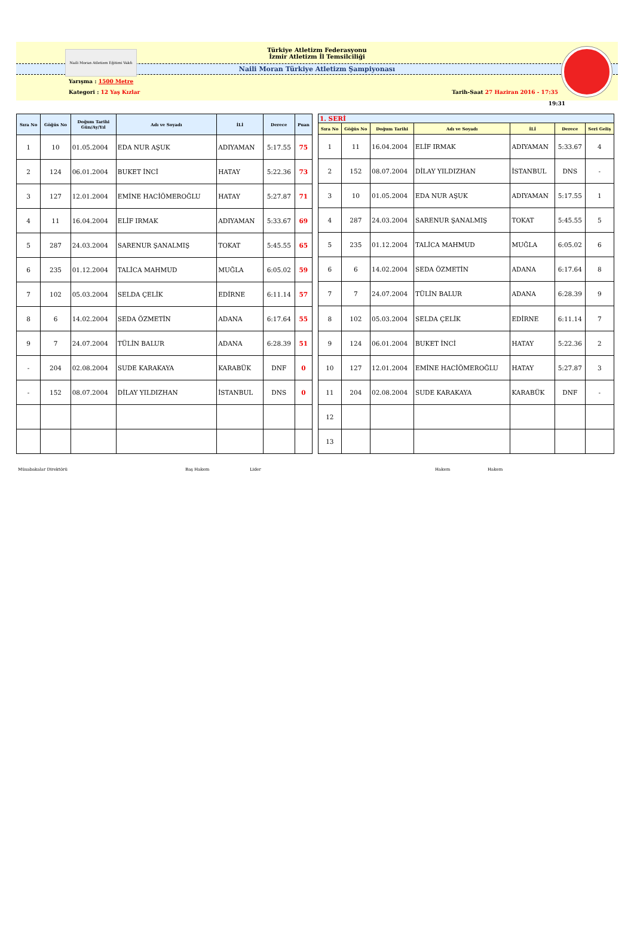Naili Moran Atletizm Eğitimi Vakfı
Türkiye Atletizm Federasyonu
İzmir Atletizm İl Temsilciliği
Naili Moran Türkiye Atletizm Şampiyonası
Yarışma : 1500 Metre
Kategori : 12 Yaş Kızlar Tarih-Saat 27 Haziran 2016 - 17:35
19:31
| Sıra No | Göğüs No | Doğum Tarihi Gün/Ay/Yıl | Adı ve Soyadı | İLİ | Derece | Puan |
| --- | --- | --- | --- | --- | --- | --- |
| 1 | 10 | 01.05.2004 | EDA NUR AŞUK | ADIYAMAN | 5:17.55 | 75 |
| 2 | 124 | 06.01.2004 | BUKET İNCİ | HATAY | 5:22.36 | 73 |
| 3 | 127 | 12.01.2004 | EMİNE HACİÖMEROĞLU | HATAY | 5:27.87 | 71 |
| 4 | 11 | 16.04.2004 | ELİF IRMAK | ADIYAMAN | 5:33.67 | 69 |
| 5 | 287 | 24.03.2004 | SARENUR ŞANALMIŞ | TOKAT | 5:45.55 | 65 |
| 6 | 235 | 01.12.2004 | TALİCA MAHMUD | MUĞLA | 6:05.02 | 59 |
| 7 | 102 | 05.03.2004 | SELDA ÇELİK | EDİRNE | 6:11.14 | 57 |
| 8 | 6 | 14.02.2004 | SEDA ÖZMETİN | ADANA | 6:17.64 | 55 |
| 9 | 7 | 24.07.2004 | TÜLİN BALUR | ADANA | 6:28.39 | 51 |
| - | 204 | 02.08.2004 | SUDE KARAKAYA | KARABÜK | DNF | 0 |
| - | 152 | 08.07.2004 | DİLAY YILDIZHAN | İSTANBUL | DNS | 0 |
| 1. SERİ | | | | | | |
| Sıra No | Göğüs No | Doğum Tarihi | Adı ve Soyadı | İLİ | Derece | Seri Geliş |
| 1 | 11 | 16.04.2004 | ELİF IRMAK | ADIYAMAN | 5:33.67 | 4 |
| 2 | 152 | 08.07.2004 | DİLAY YILDIZHAN | İSTANBUL | DNS | - |
| 3 | 10 | 01.05.2004 | EDA NUR AŞUK | ADIYAMAN | 5:17.55 | 1 |
| 4 | 287 | 24.03.2004 | SARENUR ŞANALMIŞ | TOKAT | 5:45.55 | 5 |
| 5 | 235 | 01.12.2004 | TALİCA MAHMUD | MUĞLA | 6:05.02 | 6 |
| 6 | 6 | 14.02.2004 | SEDA ÖZMETİN | ADANA | 6:17.64 | 8 |
| 7 | 7 | 24.07.2004 | TÜLİN BALUR | ADANA | 6:28.39 | 9 |
| 8 | 102 | 05.03.2004 | SELDA ÇELİK | EDİRNE | 6:11.14 | 7 |
| 9 | 124 | 06.01.2004 | BUKET İNCİ | HATAY | 5:22.36 | 2 |
| 10 | 127 | 12.01.2004 | EMİNE HACİÖMEROĞLU | HATAY | 5:27.87 | 3 |
| 11 | 204 | 02.08.2004 | SUDE KARAKAYA | KARABÜK | DNF | - |
| 12 | | | | | | |
| 13 | | | | | | |
Müsabakalar Direktörü Baş Hakem Lider Hakem Hakem